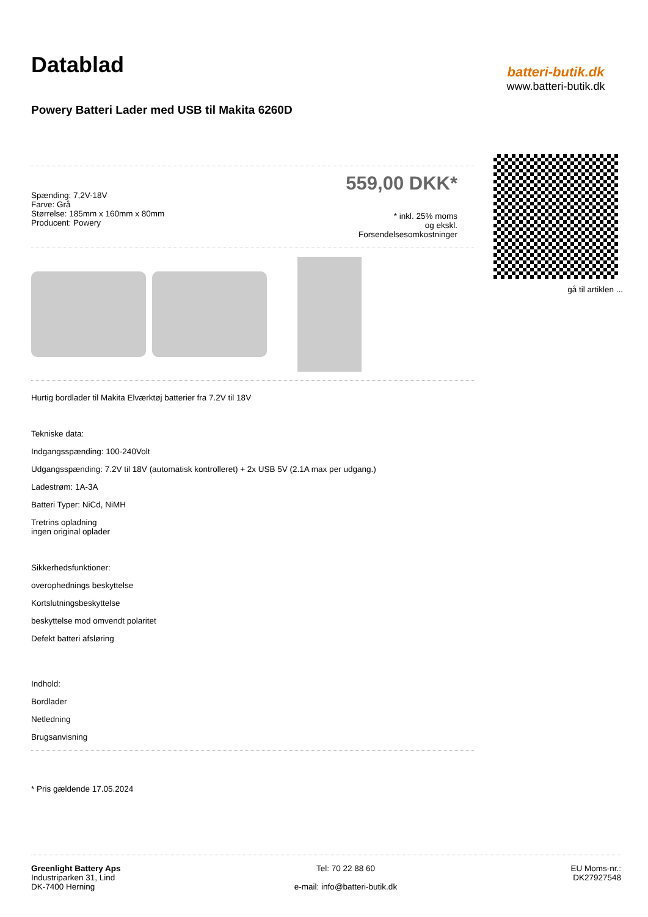Datablad
Powery Batteri Lader med USB til Makita 6260D
Spænding: 7,2V-18V
Farve: Grå
Størrelse: 185mm x 160mm x 80mm
Producent: Powery
559,00 DKK*
* inkl. 25% moms
og ekskl.
Forsendelsesomkostninger
Hurtig bordlader til Makita Elværktøj batterier fra 7.2V til 18V
Tekniske data:
Indgangsspænding: 100-240Volt
Udgangsspænding: 7.2V til 18V (automatisk kontrolleret) + 2x USB 5V (2.1A max per udgang.)
Ladestrøm: 1A-3A
Batteri Typer: NiCd, NiMH
Tretrins opladning
ingen original oplader
Sikkerhedsfunktioner:
overophednings beskyttelse
Kortslutningsbeskyttelse
beskyttelse mod omvendt polaritet
Defekt batteri afsløring
Indhold:
Bordlader
Netledning
Brugsanvisning
* Pris gældende 17.05.2024
batteri-butik.dk
www.batteri-butik.dk
gå til artiklen ...
Greenlight Battery Aps
Industriparken 31, Lind
DK-7400 Herning
Tel: 70 22 88 60
e-mail: info@batteri-butik.dk
EU Moms-nr.:
DK27927548